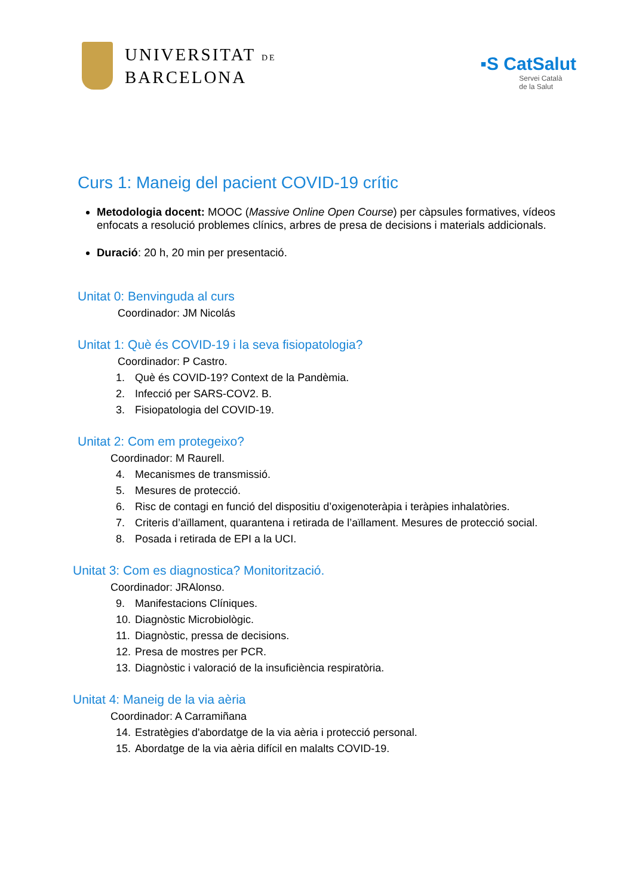UNIVERSITAT DE
BARCELONA
▪S CatSalut
Servei Català
de la Salut
Curs 1: Maneig del pacient COVID-19 crític
Metodologia docent: MOOC (Massive Online Open Course) per càpsules formatives, vídeos enfocats a resolució problemes clínics, arbres de presa de decisions i materials addicionals.
Duració: 20 h, 20 min per presentació.
Unitat 0: Benvinguda al curs
Coordinador: JM Nicolás
Unitat 1: Què és COVID-19 i la seva fisiopatologia?
Coordinador: P Castro.
1. Què és COVID-19? Context de la Pandèmia.
2. Infecció per SARS-COV2. B.
3. Fisiopatologia del COVID-19.
Unitat 2: Com em protegeixo?
Coordinador: M Raurell.
4. Mecanismes de transmissió.
5. Mesures de protecció.
6. Risc de contagi en funció del dispositiu d’oxigenoteràpia i teràpies inhalatòries.
7. Criteris d’aïllament, quarantena i retirada de l’aïllament. Mesures de protecció social.
8. Posada i retirada de EPI a la UCI.
Unitat 3: Com es diagnostica? Monitorització.
Coordinador: JRAlonso.
9. Manifestacions Clíniques.
10. Diagnòstic Microbiològic.
11. Diagnòstic, pressa de decisions.
12. Presa de mostres per PCR.
13. Diagnòstic i valoració de la insuficiència respiratòria.
Unitat 4: Maneig de la via aèria
Coordinador: A Carramiñana
14. Estratègies d'abordatge de la via aèria i protecció personal.
15. Abordatge de la via aèria difícil en malalts COVID-19.